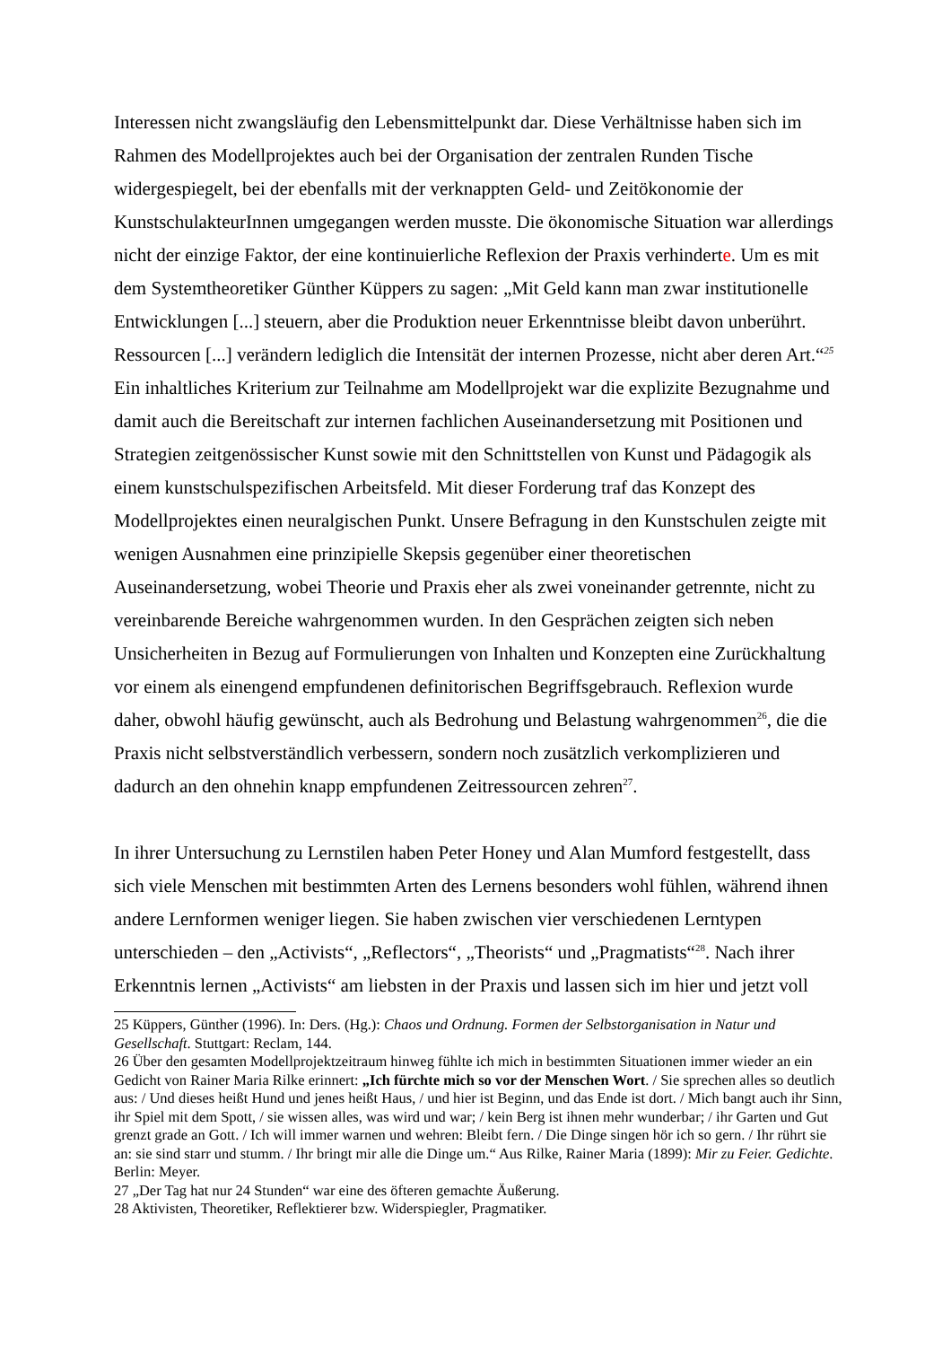Interessen nicht zwangsläufig den Lebensmittelpunkt dar. Diese Verhältnisse haben sich im Rahmen des Modellprojektes auch bei der Organisation der zentralen Runden Tische widergespiegelt, bei der ebenfalls mit der verknappten Geld- und Zeitökonomie der KunstschulakteurInnen umgegangen werden musste. Die ökonomische Situation war allerdings nicht der einzige Faktor, der eine kontinuierliche Reflexion der Praxis verhinderte. Um es mit dem Systemtheoretiker Günther Küppers zu sagen: „Mit Geld kann man zwar institutionelle Entwicklungen [...] steuern, aber die Produktion neuer Erkenntnisse bleibt davon unberührt. Ressourcen [...] verändern lediglich die Intensität der internen Prozesse, nicht aber deren Art.“<sup>25</sup>
Ein inhaltliches Kriterium zur Teilnahme am Modellprojekt war die explizite Bezugnahme und damit auch die Bereitschaft zur internen fachlichen Auseinandersetzung mit Positionen und Strategien zeitgenössischer Kunst sowie mit den Schnittstellen von Kunst und Pädagogik als einem kunstschulspezifischen Arbeitsfeld. Mit dieser Forderung traf das Konzept des Modellprojektes einen neuralgischen Punkt. Unsere Befragung in den Kunstschulen zeigte mit wenigen Ausnahmen eine prinzipielle Skepsis gegenüber einer theoretischen Auseinandersetzung, wobei Theorie und Praxis eher als zwei voneinander getrennte, nicht zu vereinbarende Bereiche wahrgenommen wurden. In den Gesprächen zeigten sich neben Unsicherheiten in Bezug auf Formulierungen von Inhalten und Konzepten eine Zurückhaltung vor einem als einengend empfundenen definitorischen Begriffsgebrauch. Reflexion wurde daher, obwohl häufig gewünscht, auch als Bedrohung und Belastung wahrgenommen<sup>26</sup>, die die Praxis nicht selbstverständlich verbessern, sondern noch zusätzlich verkomplizieren und dadurch an den ohnehin knapp empfundenen Zeitressourcen zehren<sup>27</sup>.
In ihrer Untersuchung zu Lernstilen haben Peter Honey und Alan Mumford festgestellt, dass sich viele Menschen mit bestimmten Arten des Lernens besonders wohl fühlen, während ihnen andere Lernformen weniger liegen. Sie haben zwischen vier verschiedenen Lerntypen unterschieden – den „Activists“, „Reflectors“, „Theorists“ und „Pragmatists“<sup>28</sup>. Nach ihrer Erkenntnis lernen „Activists“ am liebsten in der Praxis und lassen sich im hier und jetzt voll
25 Küppers, Günther (1996). In: Ders. (Hg.): Chaos und Ordnung. Formen der Selbstorganisation in Natur und Gesellschaft. Stuttgart: Reclam, 144.
26 Über den gesamten Modellprojektzeitraum hinweg fühlte ich mich in bestimmten Situationen immer wieder an ein Gedicht von Rainer Maria Rilke erinnert: „Ich fürchte mich so vor der Menschen Wort. / Sie sprechen alles so deutlich aus: / Und dieses heißt Hund und jenes heißt Haus, / und hier ist Beginn, und das Ende ist dort. / Mich bangt auch ihr Sinn, ihr Spiel mit dem Spott, / sie wissen alles, was wird und war; / kein Berg ist ihnen mehr wunderbar; / ihr Garten und Gut grenzt grade an Gott. / Ich will immer warnen und wehren: Bleibt fern. / Die Dinge singen hör ich so gern. / Ihr rührt sie an: sie sind starr und stumm. / Ihr bringt mir alle die Dinge um.“ Aus Rilke, Rainer Maria (1899): Mir zu Feier. Gedichte. Berlin: Meyer.
27 „Der Tag hat nur 24 Stunden“ war eine des öfteren gemachte Äußerung.
28 Aktivisten, Theoretiker, Reflektierer bzw. Widerspiegler, Pragmatiker.